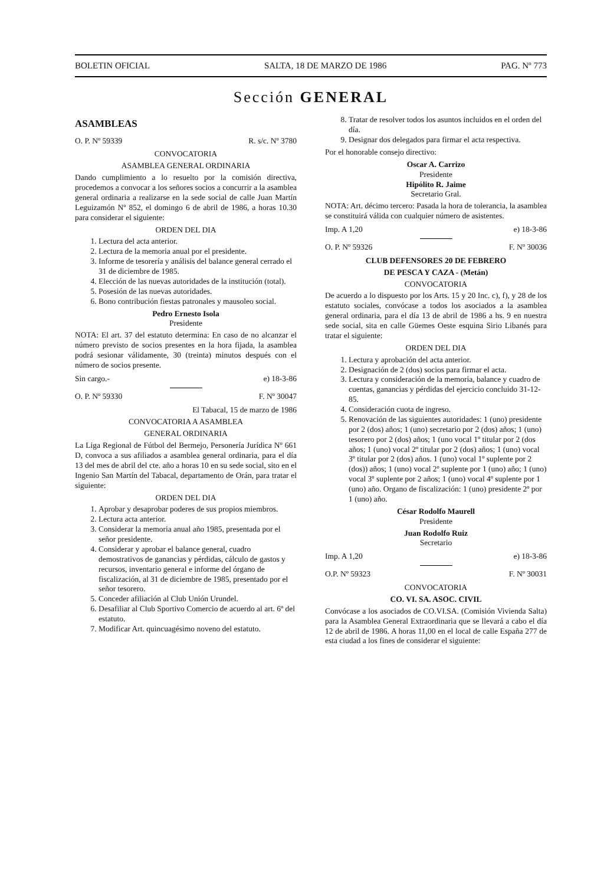BOLETIN OFICIAL SALTA, 18 DE MARZO DE 1986 PAG. Nº 773
Sección GENERAL
ASAMBLEAS
O. P. Nº 59339 R. s/c. Nº 3780
CONVOCATORIA
ASAMBLEA GENERAL ORDINARIA
Dando cumplimiento a lo resuelto por la comisión directiva, procedemos a convocar a los señores socios a concurrir a la asamblea general ordinaria a realizarse en la sede social de calle Juan Martín Leguizamón Nº 852, el domingo 6 de abril de 1986, a horas 10.30 para considerar el siguiente:
ORDEN DEL DIA
1. Lectura del acta anterior.
2. Lectura de la memoria anual por el presidente.
3. Informe de tesorería y análisis del balance general cerrado el 31 de diciembre de 1985.
4. Elección de las nuevas autoridades de la institución (total).
5. Posesión de las nuevas autoridades.
6. Bono contribución fiestas patronales y mausoleo social.
Pedro Ernesto Isola
Presidente
NOTA: El art. 37 del estatuto determina: En caso de no alcanzar el número previsto de socios presentes en la hora fijada, la asamblea podrá sesionar válidamente, 30 (treinta) minutos después con el número de socios presente.
Sin cargo.- e) 18-3-86
O. P. Nº 59330 F. Nº 30047
El Tabacal, 15 de marzo de 1986
CONVOCATORIA A ASAMBLEA
GENERAL ORDINARIA
La Liga Regional de Fútbol del Bermejo, Personería Jurídica Nº 661 D, convoca a sus afiliados a asamblea general ordinaria, para el día 13 del mes de abril del cte. año a horas 10 en su sede social, sito en el Ingenio San Martín del Tabacal, departamento de Orán, para tratar el siguiente:
ORDEN DEL DIA
1. Aprobar y desaprobar poderes de sus propios miembros.
2. Lectura acta anterior.
3. Considerar la memoria anual año 1985, presentada por el señor presidente.
4. Considerar y aprobar el balance general, cuadro demostrativos de ganancias y pérdidas, cálculo de gastos y recursos, inventario general e informe del órgano de fiscalización, al 31 de diciembre de 1985, presentado por el señor tesorero.
5. Conceder afiliación al Club Unión Urundel.
6. Desafiliar al Club Sportivo Comercio de acuerdo al art. 6º del estatuto.
7. Modificar Art. quincuagésimo noveno del estatuto.
8. Tratar de resolver todos los asuntos incluidos en el orden del día.
9. Designar dos delegados para firmar el acta respectiva.
Por el honorable consejo directivo:
Oscar A. Carrizo
Presidente
Hipólito R. Jaime
Secretario Gral.
NOTA: Art. décimo tercero: Pasada la hora de tolerancia, la asamblea se constituirá válida con cualquier número de asistentes.
Imp. A 1,20 e) 18-3-86
O. P. Nº 59326 F. Nº 30036
CLUB DEFENSORES 20 DE FEBRERO
DE PESCA Y CAZA - (Metán)
CONVOCATORIA
De acuerdo a lo dispuesto por los Arts. 15 y 20 Inc. c), f), y 28 de los estatuto sociales, convócase a todos los asociados a la asamblea general ordinaria, para el día 13 de abril de 1986 a hs. 9 en nuestra sede social, sita en calle Güemes Oeste esquina Sirio Libanés para tratar el siguiente:
ORDEN DEL DIA
1. Lectura y aprobación del acta anterior.
2. Designación de 2 (dos) socios para firmar el acta.
3. Lectura y consideración de la memoria, balance y cuadro de cuentas, ganancias y pérdidas del ejercicio concluido 31-12-85.
4. Consideración cuota de ingreso.
5. Renovación de las siguientes autoridades: 1 (uno) presidente por 2 (dos) años; 1 (uno) secretario por 2 (dos) años; 1 (uno) tesorero por 2 (dos) años; 1 (uno vocal 1º titular por 2 (dos años; 1 (uno) vocal 2º titular por 2 (dos) años; 1 (uno) vocal 3º titular por 2 (dos) años. 1 (uno) vocal 1º suplente por 2 (dos)) años; 1 (uno) vocal 2º suplente por 1 (uno) año; 1 (uno) vocal 3º suplente por 2 años; 1 (uno) vocal 4º suplente por 1 (uno) año. Organo de fiscalización: 1 (uno) presidente 2º por 1 (uno) año.
César Rodolfo Maurell
Presidente
Juan Rodolfo Ruiz
Secretario
Imp. A 1,20 e) 18-3-86
O.P. Nº 59323 F. Nº 30031
CONVOCATORIA
CO. VI. SA. ASOC. CIVIL
Convócase a los asociados de CO.VI.SA. (Comisión Vivienda Salta) para la Asamblea General Extraordinaria que se llevará a cabo el día 12 de abril de 1986. A horas 11,00 en el local de calle España 277 de esta ciudad a los fines de considerar el siguiente: